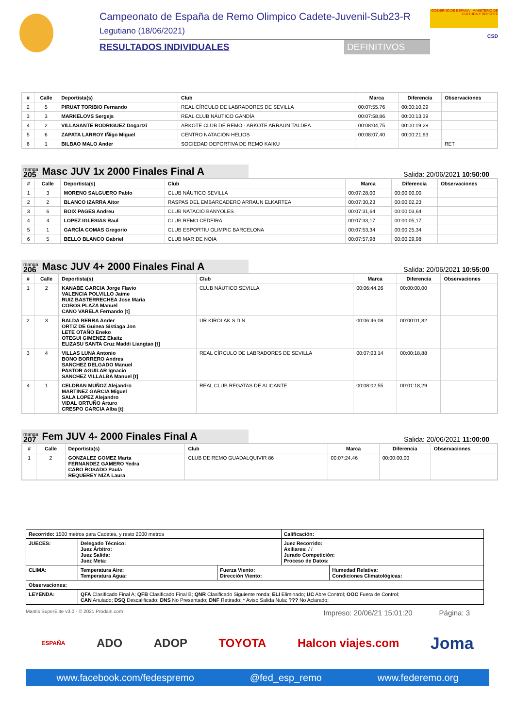Campeonato de España de Remo Olimpico Cadete-Juvenil-Sub23-R
Legutiano (18/06/2021)
RESULTADOS INDIVIDUALES DEFINITIVOS
GOBIERNO DE ESPAÑA · MINISTERIO DE CULTURA Y DEPORTE
CSD
| # | Calle | Deportista(s) | Club | Marca | Diferencia | Observaciones |
| --- | --- | --- | --- | --- | --- | --- |
| 2 | 5 | PIRUAT TORIBIO Fernando | REAL CÍRCULO DE LABRADORES DE SEVILLA | 00:07:55,76 | 00:00:10,29 | |
| 3 | 3 | MARKELOVS Sergejs | REAL CLUB NÁUTICO GANDÍA | 00:07:58,86 | 00:00:13,39 | |
| 4 | 2 | VILLASANTE RODRIGUEZ Dogartzi | ARKOTE CLUB DE REMO - ARKOTE ARRAUN TALDEA | 00:08:04,75 | 00:00:19,28 | |
| 5 | 6 | ZAPATA LARROY IÑigo Miguel | CENTRO NATACIÓN HELIOS | 00:08:07,40 | 00:00:21,93 | |
| 6 | 1 | BILBAO MALO Ander | SOCIEDAD DEPORTIVA DE REMO KAIKU | | | RET |
manga
205 Masc JUV 1x 2000 Finales Final A
Salida: 20/06/2021 10:50:00
| # | Calle | Deportista(s) | Club | Marca | Diferencia | Observaciones |
| --- | --- | --- | --- | --- | --- | --- |
| 1 | 3 | MORENO SALGUERO Pablo | CLUB NÁUTICO SEVILLA | 00:07:28,00 | 00:00:00,00 | |
| 2 | 2 | BLANCO IZARRA Aitor | RASPAS DEL EMBARCADERO ARRAUN ELKARTEA | 00:07:30,23 | 00:00:02,23 | |
| 3 | 6 | BOIX PAGES Andreu | CLUB NATACIÓ BANYOLES | 00:07:31,64 | 00:00:03,64 | |
| 4 | 4 | LOPEZ IGLESIAS Raul | CLUB REMO CEDEIRA | 00:07:33,17 | 00:00:05,17 | |
| 5 | 1 | GARCÍA COMAS Gregorio | CLUB ESPORTIU OLIMPIC BARCELONA | 00:07:53,34 | 00:00:25,34 | |
| 6 | 5 | BELLO BLANCO Gabriel | CLUB MAR DE NOIA | 00:07:57,98 | 00:00:29,98 | |
manga
206 Masc JUV 4+ 2000 Finales Final A
Salida: 20/06/2021 10:55:00
| # | Calle | Deportista(s) | Club | Marca | Diferencia | Observaciones |
| --- | --- | --- | --- | --- | --- | --- |
| 1 | 2 | KANABE GARCIA Jorge Flavio VALENCIA POLVILLO Jaime RUIZ BASTERRECHEA Jose Maria COBOS PLAZA Manuel CANO VARELA Fernando [t] | CLUB NÁUTICO SEVILLA | 00:06:44,26 | 00:00:00,00 | |
| 2 | 3 | BALDA BERRA Ander ORTIZ DE Guinea Sistiaga Jon LETE OTAÑO Eneko OTEGUI GIMENEZ Ekaitz ELIZASU SANTA Cruz Maddi Liangtao [t] | UR KIROLAK S.D.N. | 00:06:46,08 | 00:00:01,82 | |
| 3 | 4 | VILLAS LUNA Antonio BONO BORRERO Andres SANCHEZ DELGADO Manuel PASTOR AGUILAR Ignacio SANCHEZ VILLALBA Manuel [t] | REAL CÍRCULO DE LABRADORES DE SEVILLA | 00:07:03,14 | 00:00:18,88 | |
| 4 | 1 | CELDRAN MUÑOZ Alejandro MARTINEZ GARCIA Miguel SALA LOPEZ Alejandro VIDAL ORTUÑO Arturo CRESPO GARCIA Alba [t] | REAL CLUB REGATAS DE ALICANTE | 00:08:02,55 | 00:01:18,29 | |
manga
207 Fem JUV 4- 2000 Finales Final A
Salida: 20/06/2021 11:00:00
| # | Calle | Deportista(s) | Club | Marca | Diferencia | Observaciones |
| --- | --- | --- | --- | --- | --- | --- |
| 1 | 2 | GONZALEZ GOMEZ Marta FERNANDEZ GAMERO Yedra CARO ROSADO Paula REQUEREY NIZA Laura | CLUB DE REMO GUADALQUIVIR 86 | 00:07:24,46 | 00:00:00,00 | |
| Recorrido: 1500 metros para Cadetes, y resto 2000 metros | | | Calificación: | |
| JUECES: | Delegado Técnico: Juez Árbitro: Juez Salida: Juez Meta: | | Juez Recorrido: Axiliares: / / Jurado Competición: Proceso de Datos: | |
| CLIMA: | Temperatura Aire: Temperatura Agua: | Fuerza Viento: Dirección Viento: | | Humedad Relativa: Condiciones Climatológicas: |
| Observaciones: | | | | |
| LEYENDA: | QFA Clasificado Final A; QFB Clasificado Final B; QNR Clasificado Siguiente ronda; ELI Eliminado; UC Abre Control; OOC Fuera de Control; CAN Anulado; DSQ Descalificado; DNS No Presentado; DNF Retirado; * Aviso Salida Nula; ??? No Aclarado; | | | |
Mantis SuperElite v3.0 - © 2021 Prodain.com Impreso: 20/06/21 15:01:20 Página: 3
ESPAÑA ADO ADOP TOYOTA Halcon viajes.com Joma
www.facebook.com/fedespremo @fed_esp_remo www.federemo.org